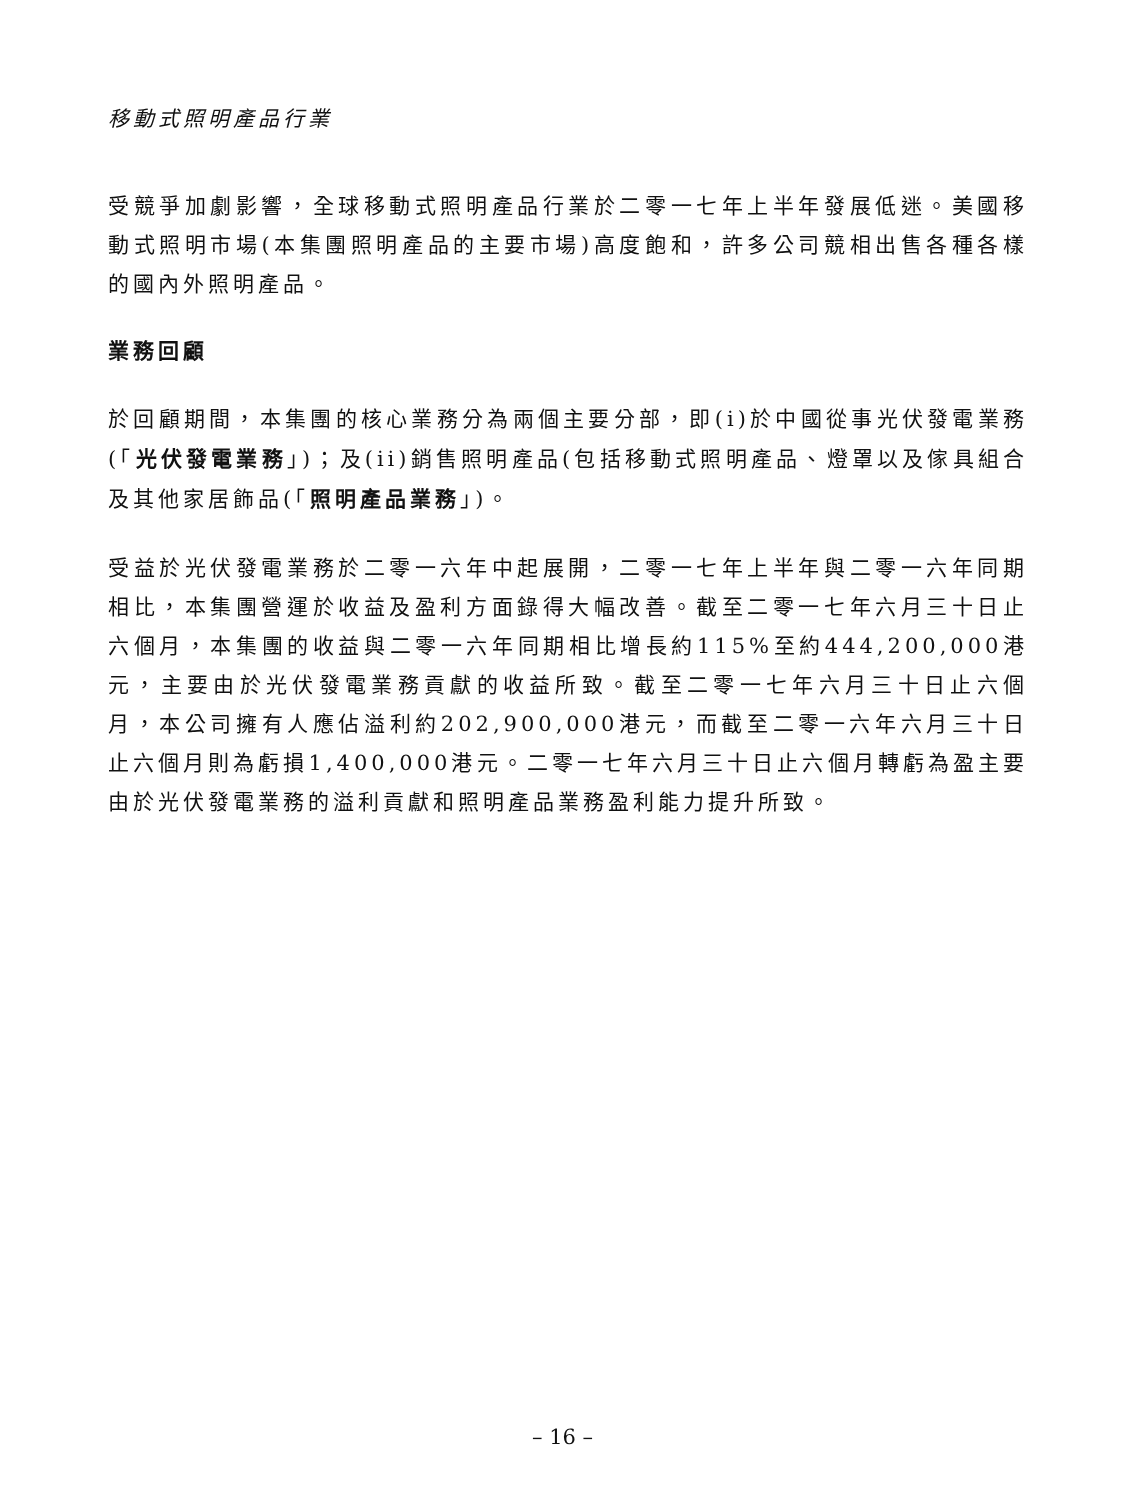移動式照明產品行業
受競爭加劇影響，全球移動式照明產品行業於二零一七年上半年發展低迷。美國移動式照明市場(本集團照明產品的主要市場)高度飽和，許多公司競相出售各種各樣的國內外照明產品。
業務回顧
於回顧期間，本集團的核心業務分為兩個主要分部，即(i)於中國從事光伏發電業務(「光伏發電業務」)；及(ii)銷售照明產品(包括移動式照明產品、燈罩以及傢具組合及其他家居飾品(「照明產品業務」)。
受益於光伏發電業務於二零一六年中起展開，二零一七年上半年與二零一六年同期相比，本集團營運於收益及盈利方面錄得大幅改善。截至二零一七年六月三十日止六個月，本集團的收益與二零一六年同期相比增長約115%至約444,200,000港元，主要由於光伏發電業務貢獻的收益所致。截至二零一七年六月三十日止六個月，本公司擁有人應佔溢利約202,900,000港元，而截至二零一六年六月三十日止六個月則為虧損1,400,000港元。二零一七年六月三十日止六個月轉虧為盈主要由於光伏發電業務的溢利貢獻和照明產品業務盈利能力提升所致。
– 16 –